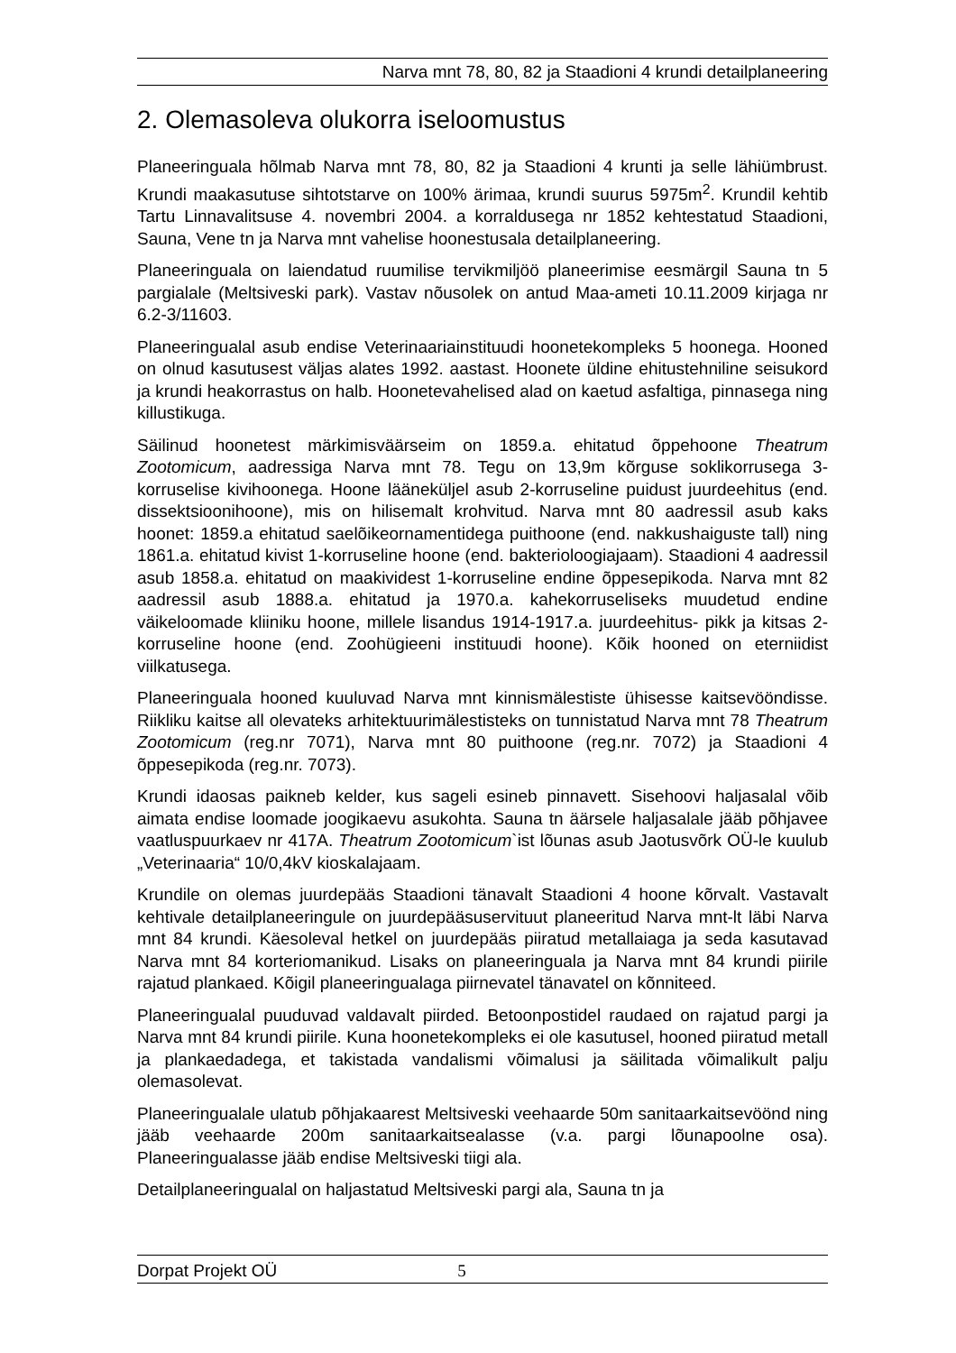Narva mnt 78, 80, 82 ja Staadioni 4 krundi detailplaneering
2. Olemasoleva olukorra iseloomustus
Planeeringuala hõlmab Narva mnt 78, 80, 82 ja Staadioni 4 krunti ja selle lähiümbrust. Krundi maakasutuse sihtotstarve on 100% ärimaa, krundi suurus 5975m<sup>2</sup>. Krundil kehtib Tartu Linnavalitsuse 4. novembri 2004. a korraldusega nr 1852 kehtestatud Staadioni, Sauna, Vene tn ja Narva mnt vahelise hoonestusala detailplaneering.
Planeeringuala on laiendatud ruumilise tervikmiljöö planeerimise eesmärgil Sauna tn 5 pargialale (Meltsiveski park). Vastav nõusolek on antud Maa-ameti 10.11.2009 kirjaga nr 6.2-3/11603.
Planeeringualal asub endise Veterinaariainstituudi hoonetekompleks 5 hoonega. Hooned on olnud kasutusest väljas alates 1992. aastast. Hoonete üldine ehitustehniline seisukord ja krundi heakorrastus on halb. Hoonetevahelised alad on kaetud asfaltiga, pinnasega ning killustikuga.
Säilinud hoonetest märkimisväärseim on 1859.a. ehitatud õppehoone Theatrum Zootomicum, aadressiga Narva mnt 78. Tegu on 13,9m kõrguse soklikorrusega 3-korruselise kivihoonega. Hoone lääneküljel asub 2-korruseline puidust juurdeehitus (end. dissektsioonihoone), mis on hilisemalt krohvitud. Narva mnt 80 aadressil asub kaks hoonet: 1859.a ehitatud saelõikeornamentidega puithoone (end. nakkushaiguste tall) ning 1861.a. ehitatud kivist 1-korruseline hoone (end. bakterioloogiajaam). Staadioni 4 aadressil asub 1858.a. ehitatud on maakividest 1-korruseline endine õppesepikoda. Narva mnt 82 aadressil asub 1888.a. ehitatud ja 1970.a. kahekorruseliseks muudetud endine väikeloomade kliiniku hoone, millele lisandus 1914-1917.a. juurdeehitus- pikk ja kitsas 2-korruseline hoone (end. Zoohügieeni instituudi hoone). Kõik hooned on eterniidist viilkatusega.
Planeeringuala hooned kuuluvad Narva mnt kinnismälestiste ühisesse kaitsevööndisse. Riikliku kaitse all olevateks arhitektuurimälestisteks on tunnistatud Narva mnt 78 Theatrum Zootomicum (reg.nr 7071), Narva mnt 80 puithoone (reg.nr. 7072) ja Staadioni 4 õppesepikoda (reg.nr. 7073).
Krundi idaosas paikneb kelder, kus sageli esineb pinnavett. Sisehoovi haljasalal võib aimata endise loomade joogikaevu asukohta. Sauna tn äärsele haljasalale jääb põhjavee vaatluspuurkaev nr 417A. Theatrum Zootomicum`ist lõunas asub Jaotusvõrk OÜ-le kuulub „Veterinaaria“ 10/0,4kV kioskalajaam.
Krundile on olemas juurdepääs Staadioni tänavalt Staadioni 4 hoone kõrvalt. Vastavalt kehtivale detailplaneeringule on juurdepääsuservituut planeeritud Narva mnt-lt läbi Narva mnt 84 krundi. Käesoleval hetkel on juurdepääs piiratud metallaiaga ja seda kasutavad Narva mnt 84 korteriomanikud. Lisaks on planeeringuala ja Narva mnt 84 krundi piirile rajatud plankaed. Kõigil planeeringualaga piirnevatel tänavatel on kõnniteed.
Planeeringualal puuduvad valdavalt piirded. Betoonpostidel raudaed on rajatud pargi ja Narva mnt 84 krundi piirile. Kuna hoonetekompleks ei ole kasutusel, hooned piiratud metall ja plankaedadega, et takistada vandalismi võimalusi ja säilitada võimalikult palju olemasolevat.
Planeeringualale ulatub põhjakaarest Meltsiveski veehaarde 50m sanitaarkaitsevöönd ning jääb veehaarde 200m sanitaarkaitsealasse (v.a. pargi lõunapoolne osa). Planeeringualasse jääb endise Meltsiveski tiigi ala.
Detailplaneeringualal on haljastatud Meltsiveski pargi ala, Sauna tn ja
Dorpat Projekt OÜ 5